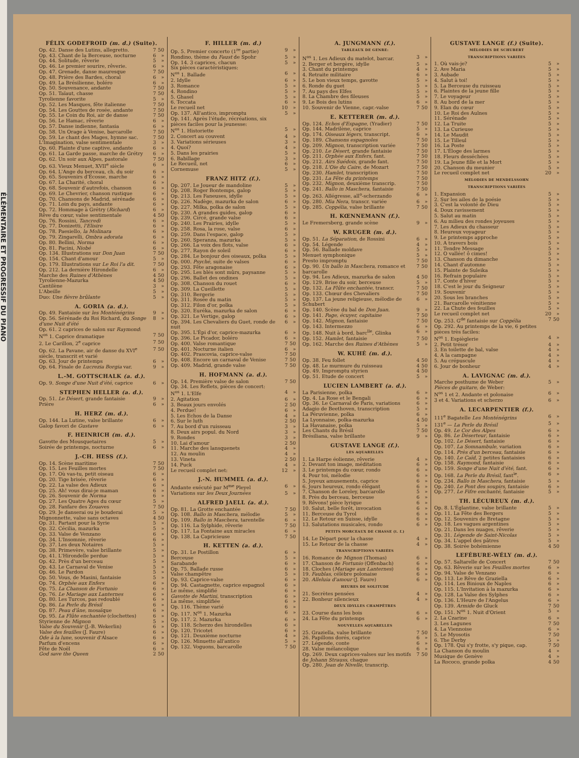ÉLÉMENTAIRE ET PROGRESSIF DU PIANO
FÉLIX GODEFROID (m. d.) (Suite).
| Op. 42. Danse des Lutins, allegretto. | 7 | 50 |
| Op. 43. Chant de la Berceuse, nocturne | 6 | » |
| Op. 44. Solitude, rêverie | 5 | » |
| Op. 46. Le premier sourire, rêverie. | 6 | » |
| Op. 47. Grenade, danse mauresque | 7 | 50 |
| Op. 48. Prière des Bardes, choral | 6 | » |
| Op. 49. La Brésilienne, boléro | 6 | » |
| Op. 50. Souvenance, andante | 7 | 50 |
| Op. 51. Taïaut, chasse | 7 | 50 |
| Tyrolienne favorite | 5 | » |
| Op. 52. Les Masques, fête italienne | 7 | 50 |
| Op. 54. Les Gouttes de rosée, andante | 7 | 50 |
| Op. 55. Le Coin du Roi, air de danse | 7 | 50 |
| Op. 56. Le Hamac, rêverie | 6 | » |
| Op. 57. Danse indienne, fantasia | 6 | » |
| Op. 58. Un Orage à Venise, barcarolle | 7 | 50 |
| Op. 59. Le chant des Mages, hymne sac. | 7 | 50 |
| L'Imagination, valse sentimentale | 3 | » |
| Op. 60. Plainte d'une captive, andante | 6 | » |
| Op. 61. La Garde passe, marche de Grétry | 6 | » |
| Op. 62. Un soir aux Alpes, pastorale | 7 | 50 |
| Op. 63. Vieux Menuet, XVII<sup>e</sup> siècle | 6 | » |
| Op. 64. L'Ange du berceau, ch. du soir | 6 | » |
| Op. 65. Souvenirs d'Écosse, marche | 6 | » |
| Op. 67. La Charité, choral | 6 | » |
| Op. 68. Souvenir d'autrefois, chanson | 6 | » |
| Op. 69. Le Chevrier, chanson rustique | 6 | » |
| Op. 70. Chansons de Madrid, sérénade | 6 | » |
| Op. 71. Loin du pays, andante | 6 | » |
| Op. 72. Hommage à Grétry ( Richard ) | 6 | » |
| Rêve du cœur, valse sentimentale | 4 | 50 |
| Op. 76. Rossini, Tancredi | 6 | » |
| Op. 77. Donizetti, l'Elisire | 6 | » |
| Op. 78. Paesiello, la Molinara | 6 | » |
| Op. 79. Zingarelli, Ombra adorata | 6 | » |
| Op. 80. Bellini, Norma | 6 | » |
| Op. 81. Pacini, Niobé | 6 | » |
| Op. 134. Illustrations sur Don Juan | 7 | 50 |
| Op. 154. Chant d'amour | 5 | » |
| Op. 179. Illustrations sur Le Roi l'a dit . | 7 | 50 |
| Op. 212. La dernière Hirondelle | 6 | » |
| Marche des Ruines d'Athènes | 4 | 50 |
| Tyrolienne-Mazurka | 4 | 50 |
| Cantilène | 3 | » |
| L'Abeille | 5 | » |
| Duo: Une fièvre brûlante | 5 | » |
A. GORIA (a. d.).
| Op. 49. Fantaisie sur les Monténégrins | 9 | » |
| Op. 56. Sérénade du Roi Richard, du Songe d'une Nuit d'été | 8 | » |
| Op. 61. 2 caprices de salon sur Raymond : | | |
| N<sup>os</sup> 1. Caprice dramatique | 7 | 50 |
| 2. Le Carillon, 2<sup>e</sup> caprice | 7 | 50 |
| Op. 62. La Pavane, air de danse du XVI<sup>e</sup> siècle, transcrit et varié | 7 | 50 |
| Op. 63. Jour de printemps | 6 | » |
| Op. 64. Finale de Lucrezia Borgia var. | 9 | » |
L.-M. GOTTSCHALK (a. d.).
| Op. 9. Songe d'une Nuit d'été , caprice | 6 | » |
STEPHEN HELLER (a. d.).
| Op. 51. Le Désert , grande fantaisie | 9 | » |
| Prière | 6 | » |
H. HERZ (m. d.).
| Op. 144. La Lutine, valse brillante | 6 | » |
| Galop favori de Gustave | 6 | » |
F. HEINRICH (m. d.).
| Gavotte des Mousquetaires | 5 | » |
| Soirée de printemps, nocturne | 6 | » |
J.-CH. HESS (f.).
| Op. 14. Scène maritime | 7 | 50 |
| Op. 15. Les Feuilles mortes | 7 | 50 |
| Op. 17. Où vas-tu, petit oiseau | 6 | » |
| Op. 20. Tige brisée, rêverie | 6 | » |
| Op. 22. La valse des Adieux | 6 | » |
| Op. 25. Ah! vous dirai-je maman | 6 | » |
| Op. 26. Souvenir de Norma | 6 | » |
| Op. 27. Les Quatre Ages du cœur | 5 | » |
| Op. 28. Fanfare des Zouaves | 7 | 50 |
| Op. 29. Je danserai ou je bouderai | 5 | » |
| Mignonnette, valse sans octaves | 4 | 50 |
| Op. 31. Partant pour la Syrie | 5 | » |
| Op. 32. Cécilia, mazurka | 5 | » |
| Op. 33. Valse de Venzano | 6 | » |
| Op. 34. L'Insomnie, rêverie | 6 | » |
| Op. 37. Les deux Notaires | 5 | » |
| Op. 38. Primevère, valse brillante | 5 | » |
| Op. 41. L'Hirondelle perdue | 5 | » |
| Op. 42. Près d'un berceau | 5 | » |
| Op. 43. Le Carnaval de Venise | 5 | » |
| Op. 46. Le Pardon | 5 | » |
| Op. 50. Vous, de Masini, fantaisie | 5 | » |
| Op. 74. Orphée aux Enfers | 6 | » |
| Op. 75. La Chanson de Fortunio | 6 | » |
| Op. 76. Le Mariage aux Lanternes | 6 | » |
| Op. 80. Les Turcos, pas redoublé | 6 | » |
| Op. 86. La Perle du Brésil | 6 | » |
| Op. 87. Peau d'âne , mosaïque | 6 | » |
| Op. 95. La Flûte enchantée (clochettes) | 6 | » |
| Styrienne de Mignon | 5 | » |
| Valse du Souvenir (J.-B. Wekerlin) | 6 | » |
| Valse des feuilles (J. Faure) | 6 | » |
| Ode à la lune , souvenir d'Alsace | 6 | » |
| Parfum d'encens | 6 | » |
| Fête de Noël | 6 | » |
| God save the Queen | 2 | 50 |
F. HILLER (m. d.)
| Op. 5. Premier concerto (1<sup>re</sup> partie) | 9 | » |
| Rondino, thème du Faust de Spohr | 5 | » |
| Op. 14. 3 caprices, chacun | 5 | » |
| Six pièces caractéristiques: | | |
| N<sup>os</sup> 1. Ballade | 6 | » |
| 2. Idylle | 6 | » |
| 3. Romance | 5 | » |
| 4. Rondino | 5 | » |
| 5. Ghasel | 5 | » |
| 6. Toccata | 6 | » |
| Le recueil net | 10 | » |
| Op. 137. All'antico, impromptu | 5 | » |
| Op. 141. Après l'étude, récréations, six pièces faciles pour la jeunesse: | | |
| N<sup>os</sup> 1. Historiette | 5 | » |
| 2. Concert au couvent | 4 | » |
| 3. Variations sérieuses | 3 | » |
| 4. Quoi? | 4 | » |
| 5. Dans les prairies | 5 | » |
| 6. Babillage | 3 | » |
| Le Recueil, net | 6 | » |
| Cornemuse | 5 | » |
FRANZ HITZ (f.).
| Op. 207. Le Joueur de mandoline | 5 | » |
| Op. 208. Roger Bontemps, galop | 5 | » |
| Op. 213. Les Faneuses, idylle | 5 | » |
| Op. 226. Nadège, mazurka de salon | 6 | » |
| Op. 227. Milka, polka de salon | 5 | » |
| Op. 230. A grandes guides, galop | 6 | » |
| Op. 239. Circé, grande valse | 6 | » |
| Op. 240. Les Prairies, idylle | 5 | » |
| Op. 258. Rosa, la rose, valse | 6 | » |
| Op. 259. Dans l'espace, galop | 5 | » |
| Op. 260. Speranza, mazurka | 5 | » |
| Op. 266. La voix des flots, valse | 6 | » |
| Op. 277. Rayon de soleil | 6 | » |
| Op. 284. Le bonjour des oiseaux, polka | 5 | » |
| Op. 000. Psyché , suite de valses | 6 | » |
| Op. 293. Fête aragonaise | 6 | » |
| Op. 295. Les blés sont mûrs, paysanne | 5 | » |
| Op. 296. Ballet des ondines | 5 | » |
| Op. 308. Chanson du rouet | 6 | » |
| Op. 309. La Cueillette | 5 | » |
| Op. 310. Bergerie | 5 | » |
| Op. 311. Rosée du matin | 5 | » |
| Op. 312. Filon d'or, polka | 5 | » |
| Op. 320. Euréka, mazurka de salon | 6 | » |
| Op. 321. Le Vertige, galop | 6 | » |
| Op. 394. Les Chevaliers du Guet, ronde de nuit | 6 | » |
| Op. 395. L'Épi d'or, caprice-mazurka | 6 | » |
| Op. 396. Le Picador, boléro | 6 | » |
| Op. 400. Valse romantique | 7 | 50 |
| Op. 401. Nocturne italien | 6 | » |
| Op. 402. Prascovia, caprice-valse | 7 | 50 |
| Op. 408. Encore un carnaval de Venise | 7 | 50 |
| Op. 409. Madrid, grande valse | 7 | 50 |
H. HOFMANN (a. d.).
| Op. 14. Première valse de salon | 7 | 50 |
| Op. 34. Les Reflets, pièces de concert: | | |
| N<sup>os</sup> 1. L'Elfe | 4 | » |
| 2. Agitation | 6 | » |
| 3. Beaux jours envolés | 2 | 50 |
| 4. Perdue! | 6 | » |
| 5. Les Echos de la Danse | 4 | » |
| 6. Sur le luth | 2 | 50 |
| 7. Au bord d'un ruisseau | 3 | » |
| 8. Deux airs popul. du Nord | 3 | » |
| 9. Rondes | 3 | » |
| 10. Lai d'amour | 2 | 50 |
| 11. Marche des lansquenets | 4 | » |
| 12. Au moulin | 4 | » |
| 13. Vineta | 2 | 50 |
| 14. Puck | 4 | » |
| Le recueil complet net: | 12 | » |
J.-N. HUMMEL (a. d.).
| Andante exécuté par M<sup>me</sup> Pleyel | 6 | » |
| Variations sur les Deux Journées | 5 | » |
ALFRED JAELL (a. d.).
| Op. 81. La Grotte enchantée | 7 | 50 |
| Op. 108. Ballo in Maschera , mélodie | 5 | » |
| Op. 109. Ballo in Maschera , tarentelle | 6 | » |
| Op. 116. La Sylphide, rêverie | 7 | 50 |
| Op. 117. La Fontaine aux miracles | 6 | » |
| Op. 138. La Capricieuse | 7 | 50 |
H. KETTEN (a. d.).
| Op. 31. Le Postillon | 6 | » |
| Berceuse | 5 | » |
| Sarabande | 6 | » |
| Op. 75. Ballade russe | 6 | » |
| Valse champêtre | 5 | » |
| Op. 93. Caprice-valse | 6 | » |
| Op. 94. Castagnette, caprice espagnol | 6 | » |
| Le même, simplifié | 6 | » |
| Gavotte de Martini , transcription | 6 | » |
| La même, simplifiée | 6 | » |
| Op. 116. Thème varié | 6 | » |
| Op. 117. N<sup>os</sup> 1. Mazurka | 6 | » |
| Op. 117. 2. Mazurka | 6 | » |
| Op. 118. Scherzo des hirondelles | 6 | » |
| Op. 120. Tricotet | 6 | » |
| Op. 121. Deuxième nocturne | 4 | » |
| Op. 126. Minuetto all'antico | 5 | » |
| Op. 132. Voguons, barcarolle | 7 | 50 |
A. JUNGMANN (f.).
TABLEAUX DE GENRE:
| N<sup>os</sup> 1. Les Adieux du matelot, barcar. | 3 | » |
| 2. Berger et bergère, idylle | 5 | » |
| 3. Chant du printemps | 4 | » |
| 4. Retraite militaire | 6 | » |
| 5. Le bon vieux temps, gavotte | 5 | » |
| 6. Ronde du guet | 5 | » |
| 7. Au pays des Elfes | 5 | » |
| 8. La Chambre des fileuses | 5 | » |
| 9. Le Bois des lutins | 6 | » |
| 10. Souvenir de Vienne, capr.-valse | 7 | 50 |
E. KETTERER (m. d.).
| Op. 124. Echos d'Espagne , (Yradier) | 7 | 50 |
| Op. 144. Madrilène, caprice | 5 | » |
| Op. 174. Oiseaux légers , transcript. | 6 | » |
| Op. 189. Chansons espagnoles | 7 | 50 |
| Op. 209. Mignon , transcription variée | 7 | 50 |
| Op. 210. Le Désert , grande fantaisie | 7 | 50 |
| Op. 211. Orphée aux Enfers , fant. | 7 | 50 |
| Op. 212. Airs Suédois , grande fant. | 7 | 50 |
| Op. 218. L'Oie du Caire , de Mozart | 7 | 50 |
| Op. 230. Hamlet , transcription | 7 | 50 |
| Op. 231. La Fête du printemps | 7 | 50 |
| Op. 232. Mignon , deuxième transcrip. | 7 | 50 |
| Op. 241. Ballo in Maschera , fantaisie | 7 | 50 |
| Op. 263. Allégresse, all<sup>o</sup>-scherzando | 6 | » |
| Op. 280. Mia Nera , transcr. variée | 6 | » |
| Op. 285. Coppélia , valse brillante | 7 | 50 |
H. KŒNNEMANN (f.).
| Le Fremersberg, grande scène | 9 | » |
W. KRUGER (m. d.).
| Op. 51. La Séparation , de Rossini | 6 | » |
| Op. 54. Légende | 4 | » |
| Op. 56. Ballade moldave | 5 | » |
| Menuet symphonique | 5 | » |
| Presto impromptu | 7 | 50 |
| Op. 90. Un ballo in Maschera , romance et barcarolle | 7 | 50 |
| Op. 94. Les Adieux, mazurka de salon | 4 | 50 |
| Op. 129. Brise du soir, berceuse | 5 | » |
| Op. 132. La Flûte enchantée , transcr. | 7 | 50 |
| Op. 133. Chœur des Chevaliers | 7 | 50 |
| Op. 137. La jeune religieuse, mélodie de Schubert | 6 | » |
| Op. 140. Scène du bal de Don Juan . | 9 | » |
| Op. 141. Page, écuyer, capitaine | 7 | 50 |
| Op. 142. Mignon , fantaisie | 7 | 50 |
| Op. 143. Intermezzo | 6 | » |
| Op. 148. Nuit à bord, barc<sup>lle</sup>, Glinka | 6 | » |
| Op. 152. Hamlet , fantaisie | 7 | 50 |
| Op. 162. Marche des Ruines d'Athènes | 5 | » |
W. KUHÉ (m. d.).
| Op. 38. Feu follet | 4 | 50 |
| Op. 48. Le murmure du ruisseau | 4 | 50 |
| Op. 49. Impromptu styrien | 4 | 50 |
| Op. 51. Etude de concert | 5 | » |
LUCIEN LAMBERT (a. d.).
| La Parisienne, polka | 6 | » |
| Op. 4. La Rose et le Bengali | 6 | » |
| Op. 36. Le Carnaval de Paris, variations | 6 | » |
| Adagio de Beethoven, transcription | 5 | » |
| La Péruvienne, polka | 6 | » |
| La Lyonnaise, polka-mazurka | 4 | 50 |
| La Havanaise, polka | 5 | » |
| Les Chants du Brésil | 7 | 50 |
| Brésiliana, valse brillante | 9 | » |
GUSTAVE LANGE (f.).
LES AQUARELLES
| 1. La Harpe éolienne, rêverie | 4 | » |
| 2. Devant ton image, méditation | 6 | » |
| 3. Le printemps du cœur, rondo | 6 | » |
| 4. Pour toi, mélodie | 6 | » |
| 5. Joyeux amusements, caprice | 6 | » |
| 6. Jours heureux, rondo élégant | 6 | » |
| 7. Chanson de Loreley, barcarolle | 5 | » |
| 8. Près du berceau, berceuse | 6 | » |
| 9. Rêvons! pièce lyrique | 6 | » |
| 10. Salut, belle forêt, invocation | 6 | » |
| 11. Berceuse du Tyrol | 6 | » |
| 12. Le Retour en Suisse, idylle | 6 | » |
| 13. Salutations musicales, rondo | 6 | » |
PETITS MORCEAUX DE CHASSE (t. f.)
| 14. Le Départ pour la chasse | 4 | » |
| 15. Le Retour de la chasse | 4 | » |
TRANSCRIPTIONS VARIÉES
| 16. Romance de Mignon (Thomas) | 6 | » |
| 17. Chanson de Fortunio (Offenbach) | 6 | » |
| 18. Cloches ( Mariage aux Lanternes ) | 6 | » |
| 19. Faublas , célèbre polonaise | 6 | » |
| 20. Alleluia d'amour (J. Faure) | 6 | » |
HEURES DE SOLITUDE
| 21. Secrètes pensées | 4 | » |
| 22. Bonheur silencieux | 4 | » |
DEUX IDYLLES CHAMPÊTRES
| 23. Course dans les bois | 6 | » |
| 24. La Fête du printemps | 6 | » |
NOUVELLES AQUARELLES
| 25. Graziella, valse brillante | 7 | 50 |
| 26. Papillons dorés, caprice | 6 | » |
| 27. Légende, conte | 6 | » |
| 28. Valse mélancolique | 6 | » |
| Op. 269. Deux caprices-valses sur les motifs de Johann Strauss , chaque | 7 | 50 |
| Op. 280. Jean de Nivelle , transcrip. | | |
GUSTAVE LANGE (f.) (Suite).
MÉLODIES DE SCHUBERT
TRANSCRIPTIONS VARIÉES
| 1. Où vais-je? | 5 | » |
| 2. Ave Maria | 5 | » |
| 3. Aubade | 5 | » |
| 4. Salut à toi! | 5 | » |
| 5. La Berceuse du ruisseau | 5 | » |
| 6. Plaintes de la jeune fille | 5 | » |
| 7. Le voyageur | 5 | » |
| 8. Au bord de la mer | 5 | » |
| 9. Elan du cœur | 5 | » |
| 10. Le Roi des Aulnes | 5 | » |
| 11. Sérénade | 5 | » |
| 12. La Truite | 5 | » |
| 13. La Curieuse | 5 | » |
| 14. Le Maudit | 5 | » |
| 15. Le Tilleul | 5 | » |
| 16. La Poste | 5 | » |
| 17. L'Éloge des larmes | 5 | » |
| 18. Fleurs desséchées | 5 | » |
| 19. La Jeune fille et la Mort | 5 | » |
| 20. Chanson du meunier | 5 | » |
| Le recueil complet net | 20 | » |
MÉLODIES DE MENDELSSOHN
TRANSCRIPTIONS VARIÉES
| 1. Expansion | 5 | » |
| 2. Sur les ailes de la poésie | 5 | » |
| 3. C'est la volonté de Dieu | 5 | » |
| 4. Doux ravissement | 5 | » |
| 5. Salut au matin | 5 | » |
| 6. Au milieu des rondes joyeuses | 5 | » |
| 7. Les Adieux du chasseur | 5 | » |
| 8. Heureux voyageur | 5 | » |
| 9. Le printemps approche | 5 | » |
| 10. A travers bois | 5 | » |
| 11. Tendre Message | 5 | » |
| 12. O vallée! ô cimes! | 5 | » |
| 13. Chanson du dimanche | 5 | » |
| 14. Chant d'automne | 5 | » |
| 15. Plainte de Suleika | 5 | » |
| 16. Refrain populaire | 5 | » |
| 17. Conte d'hiver | 5 | » |
| 18. C'est le jour du Seigneur | 5 | » |
| 19. Souvenir | 5 | » |
| 20. Sous les branches | 5 | » |
| 21. Barcarolle vénitienne | 5 | » |
| 22. La Chute des feuilles | 5 | » |
| Le recueil complet net | 20 | » |
| Op. 253. G<sup>de</sup> fantaisie sur Coppélia | 7 | 50 |
| Op. 292. Au printemps de la vie, 6 petites pièces très faciles: | | |
| N<sup>os</sup> 1. Espièglerie | 4 | » |
| 2. Petit trésor | 4 | » |
| 3. En toilette de bal, valse | 4 | » |
| 4. A la campagne | 4 | » |
| 5. Au crépuscule | 4 | » |
| 6. Jour de bonheur | 4 | » |
A. LAVIGNAC (m. d.).
| Marche posthume de Weber | 5 | » |
| Pièces de guitare , de Weber: | | |
| N<sup>os</sup> 1 et 2. Andante et polonaise | 6 | » |
| 3 et 4. Variations et scherzo | 6 | » |
A. LECARPENTIER (f.).
| 111<sup>e</sup> Bagatelle Les Monténégrins | 6 | » |
| 131<sup>e</sup> — La Perle du Brésil | 5 | » |
| Op. 49. Le Cor des Alpes | 6 | » |
| Op. 86. Le Déserteur , fantaisie | 6 | » |
| Op. 102. Le Désert , fantaisie | 6 | » |
| Op. 107. La Somnambule , variation | 6 | » |
| Op. 114. Près d'un berceau , fantaisie | 6 | » |
| Op. 140. Le Caïd , 2 petites fantaisies | 6 | » |
| Op. 158. Raymond , fantaisie | 6 | » |
| Op. 159. Songe d'une Nuit d'été , fant. | 6 | » |
| Op. 168. La Perle du Brésil , fant<sup>ie</sup>. | 6 | » |
| Op. 234. Ballo in Maschera , fantaisie | 5 | » |
| Op. 240. Le Pont des soupirs , fantaisie | 6 | » |
| Op. 277. Le Fifre enchanté , fantaisie | 5 | » |
TH. LÉCUREUX (m. d.).
| Op. 8. L'Églantine, valse brillante | 5 | » |
| Op. 11. La Fête des Bergers | 5 | » |
| Op. 12. Souvenirs de Bretagne | 5 | » |
| Op. 18. Les vagues argentines | 5 | » |
| Op. 21. Dans les nuages, rêverie | 5 | » |
| Op. 31. Légende de Saint-Nicolas | 5 | » |
| Op. 34. L'appel des pâtres | 5 | » |
| Op. 38. Soirée bohémienne | 4 | 50 |
LEFÉBURE-WÉLY (m. d.).
| Op. 57. Saltarelle de Concert | 7 | 50 |
| Op. 63. Rêverie sur les Feuilles mortes | 6 | » |
| Op. 94. Valse de Venzano | 6 | » |
| Op. 113. Le Rêve de Graziella | 6 | » |
| Op. 114. Les Binioux de Naples | 6 | » |
| Op. 115. L'Invitation à la mazurka | 6 | » |
| Op. 128. La Valse des Sylphes | 6 | » |
| Op. 136. L'Heure de l'Angelus | 6 | » |
| Op. 139. Armide de Gluck | 7 | 50 |
| Op. 151. N<sup>os</sup> 1. Nuit d'Orient | 5 | » |
| 2. La Czarine | 6 | » |
| 3. Les Lagunes | 7 | 50 |
| 4. La Viennoise | 6 | » |
| 5. Le Myosotis | 7 | 50 |
| 6. The Derby | 5 | » |
| Op. 178. Qui s'y frotte, s'y pique, cap. | 7 | 50 |
| La Chanson du moulin | 4 | » |
| Musique de Genève | 4 | » |
| La Rococo, grande polka | 4 | 50 |